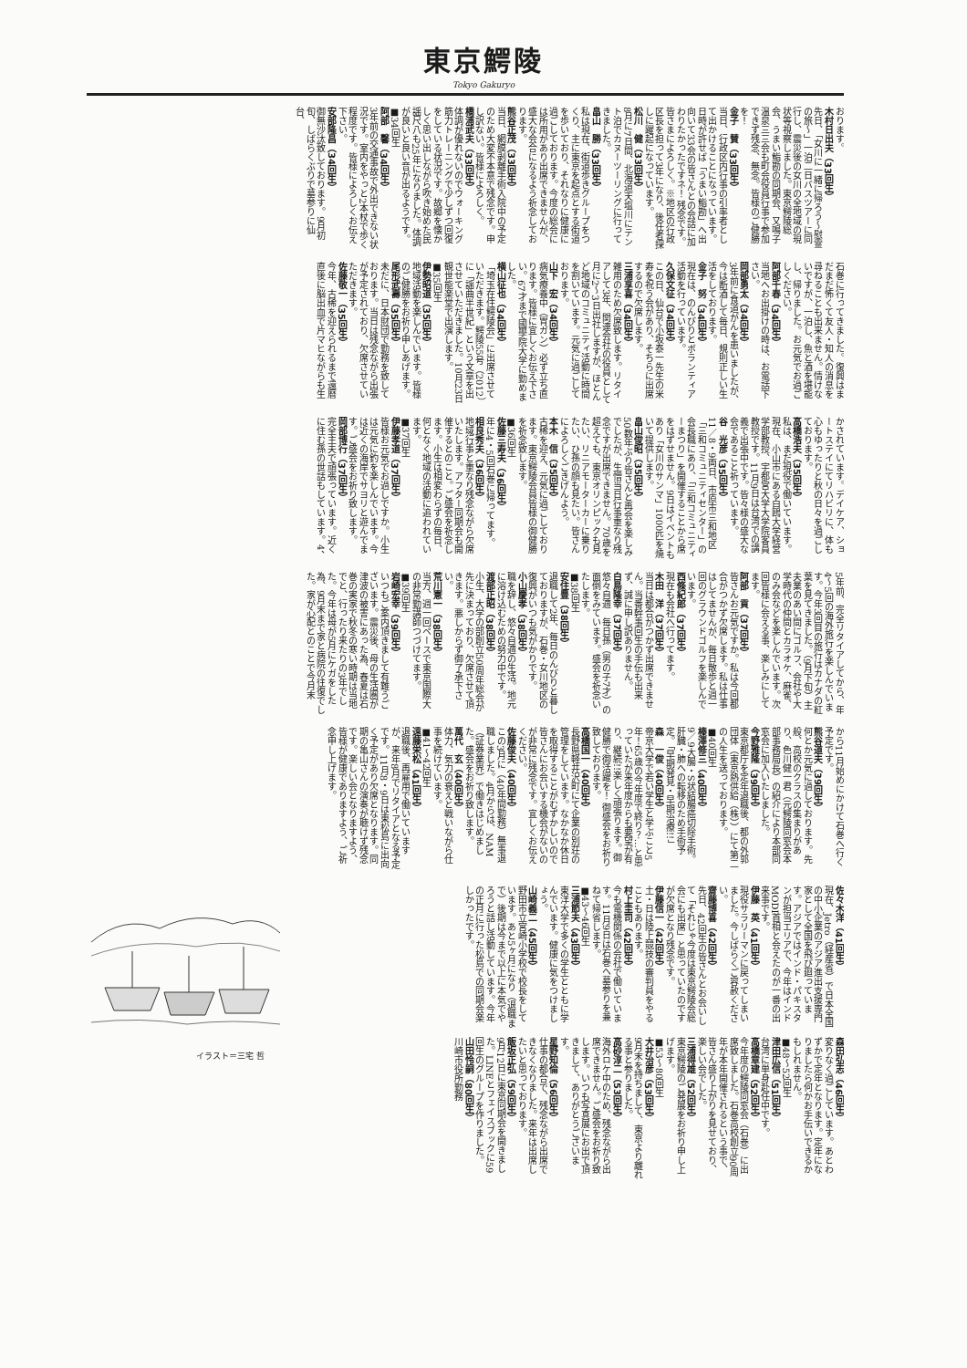東京鰐陵
Tokyo Gakuryo
おります。
木村日出夫（33回生）
先日、「女川に一緒に帰ろう～慰霊の旅～」一泊二日バスツアーに同行し、震災後の女川の全地域の現状等視察しました。東京鰐陵総会、うまい鮨勘の同期会、又鳴子温泉三三会も町会役員行事で参加できず残念、無念。皆様のご健勝を！
金子　賛（33回生）
当日、行政区内行事の引率者として出かけることになっています。日時が許せば「うまい鮨勘」へ出向いて33会の皆さんとの会話に加わりたかったですネ！ 残念です。皆さまによろしく。※地区の行政区長を担って3年になり、後任者探しに躍起になっています。
松川　健（33回生）
8月に7日間、北海道天塩川にテント泊でカヌーツーリングに行ってきました。
畠山　勝（33回生）
私は現在、街道歩きグループをつくり、主に東京を起点とする街道を歩いており、それなりに健康に過ごしております。今度の総会には所用があり出席できませんが、盛大な会合になるよう祈念しております。
熊谷正茂（33回生）
当日、網膜剥離手術入院中の予定のため大変不本意で残念です。申し訳ない。皆様によろしく。
橋浦武夫（33回生）
体調が優れないのでウォーキング筋力トレーニングで少しずつ回復をしている状況です。故郷を懐かしく思い出しながら吹き始めた民謡尺八も25年になりました。体調が良いと良い音が出るようです。
■34回生
阿部　馨（34回生）
3年前の交通事故で外出できない状況です。室内をやっと2本杖で歩く程度です。皆様によろしくお伝え下さい。
安部隆昌（34回生）
御無沙汰致しております。9月初旬、しばらくぶりで墓参りに仙台、
石巻に行ってきました。復興はまだまだ怖くて友人・知人の消息を尋ねることも出来ません。情けないですが、一泊し、魚と酒を堪能し、帰りました。お元気でお過ごしください。
阿部千春（34回生）
当地へお出掛けの時は、お電話下さい。
岡部勇太（34回生）
3年前に食道がんを患いましたが、今は断酒して毎日、規則正しい生活をしております。
金子　努（34回生）
現在は、のんびりとボランティア活動を行っています。
久保文征（34回生）
この日、仙台で小坂泰一先生の米寿を祝う会があり、そちらに出席するので欠席します。
三浦享喜（34回生）
雑用のため欠席致します。リタイアして3年、関連会社の役員として月に2～3日出社しますが、ほとんど地域のコミュニティ活動に時間を割いています。元気に過ごしております。
山下　宏（34回生）
病気療養中（胃ガン）必ず立ち直ります。皆様に宜しくお伝え下さい。67才まで國學院大学に勤めました。
横山征也（34回生）
「埼玉在住鰐陵会」に出席させていただきます。鰐陵55号（2012）に「謡曲半世紀」という文章を出させていただきました。10月23日観世能楽堂で出演します。
■35回生
伊勢昭道（35回生）
地域活動を楽しんでいます。皆様のご健勝をお祈り申しあげます。
尾形武壽（35回生）
未だに、日本財団で勤務を致しております。当日は残念ながら出張が予定されており、欠席させていただきます。
佐藤敬一（35回生）
今年、古稀を迎えられるまで還暦直後に脳出血で片マヒながらも生
かされています。デイケア、ショートステイにてリハビリに、体も心もゆったりと秋の日々を過ごしております。
高橋浩夫（35回生）
私は、まだ現役で働いています。現在、小山市にある白鴎大学経営学部教授、宇都宮大学大学院客員教授です。11月9日は台湾での講義で出張中です。皆々様の盛大な会であること祈っています。
谷　光彦（35回生）
11／8・9両日、市原市三和地区「三和コミュニティセンター」の会長職にあり、「三和コミュニティーまつり」を開催することから席をはずせません。9日はイベントもあり「女川のサンマ」1000匹を焼いて提供します。
畠山俊昭（35回生）
50数年ぶり皆さんと再会を楽しみでしたが、生憎当日行事重なり残念ですが出席できません。70歳を超えても、東京オリンピックも見たい、リニアモーターカーに乗りたい、ひ孫の顔も見たい。皆さんによろしくごきげんよう。
本木　信（35回生）
古稀を迎え、元気に過ごしております。東京鰐陵会員皆様の御健勝を祈念致します。
■36回生
佐藤三寿夫（36回生）
年に4・5回石巻に帰ってます。
相良秀夫（36回生）
地域行事と重なり残念ながら欠席いたします。アフター同期会も開催するとのこと。ご盛会を祈念します。小生は相変わらずの毎日、何となく地域の活動に追われています。
■37回生
伊藤孝道（37回生）
皆様お元気でお過しですか。小生は元気に釣を楽しんでいます。今は近くの海岸でサヨリと遊んでます。ご盛会をお祈り致します。
岡部博行（37回生）
完全主夫で頑張っています。近くに住む孫の世話もしています。4、
5年前、完全リタイアしてから、年4～5回の海外旅行を楽しんでいます。今年3回目の旅行はカナダの紅葉を見てきました。（9月下旬）主夫業のあい間にゴルフ、会社や大学時代の仲間とカラオケ、麻雀、のみ会などを楽しんでいます。次回皆様に会える事、楽しみにしてます。
阿部　貢（37回生）
皆さんお元気ですか。私は今回都合がつかず欠席します。私は仕事はしてませんが、毎日散歩と週一回のグラウンドゴルフを楽しんでいます。
西條紀郎（37回生）
現在も会社へ行ってます。
木田　洋（37回生）
当日は都合がつかず出席できません。当番幹事回生の手伝も出来ず、誠に申し訳ありません。
白鳥隆幸（37回生）
悠々自適　毎日孫（男の子7才）の面倒をみています。盛会を祈念いたします。
■38回生
安住豊（38回生）
退職して2年、毎日のんびりと暮しておりますが、石巻・女川地区の復興がいつも気がかりです。
小山慶孝（38回生）
職を辞し、悠々自適の生活。地元に溶け込むための努力中です。
渡部正昭（38回生）
小生、大学の部創立50周年総会が先に決まっており、欠席させて頂きます。悪しからず御了承下さい。
荒川憲一（38回生）
当方、週一回ペースで東京国際大の非常勤講師つづけてます。
■39回生
岩崎宏幸（39回生）
いつもご案内頂きまして有難うございます。震災後、母の生活圏が津波の被害にあった為、春夏は石巻の実家で秋冬の寒い時期は当地でと、行ったり来たりの3年でした。今年は母が5月にケガをした為、9月末まで家と病院の往復でした。家が心配とのことで今月末
から11月始めにかけて石巻へ行く予定です。
熊谷道夫（39回生）
何とか元気に過しております。先般、高校のクラスの集まりがあり、色川健一君（元鰐陵同窓会本部事務局長）の紹介により本部同窓会に加入いたしました。
今野雅隆（39回生）
東京都庁を定年退職後、都の外郭団体（東京熱供給（株））にて第二の人生を送っております。
■40回生
榛澤修三（40回生）
9／9大腸・S状結腸癌切除手術。肝臓・肺への転移のため手術予定。「早期発見・早期治療!!」
森　一俊（40回生）
帝京大学で若い学生と学ぶこと5年！65歳の今年度で終り？…と思っていたが来年度からも要望が有り、継続!!楽しく頑張ります。御健勝で御活躍を！ 御盛会をお祈り致しております。
高橋国一（40回生）
長野県軽井沢町にて企業の別荘の管理をしています。なかなか休日を取得することがむずかしいので皆さんにお会いする機会がないのが非常に残念です。宜しくお伝えください。
佐藤俊夫（40回生）
この3月に（40年間勤務）無事退職しました。4月からは、NAM（証券業界）で働きはじめました。盛会をお祈り致します。
萬代　玄（40回生）
体力、気力の衰えと戦いながら仕事を続けています。
■41～42回生
遠藤栄松（41回生）
退職後、再雇用で働いていますが、来年8月でリタイアとなる予定です。11月8・9日は東松島に出向く予定があり欠席となります。同期の亀山さんの演奏が聴けず残念です。楽しい会となりますよう、皆様が健康でありますよう、ご祈念申し上げます。
佐々木洋（41回生）
現在、Jetro（経産省）で日本全国の中小企業のアジア進出支援専門家として全国を飛び廻っています。アジアではインド・パキスタンが担当エリアで、今年はインドMODI首相と会えたのが一番の出来事です。
伊藤　英（41回生）
現役サラリーマンに戻ってしまいました。今しばらくご容赦ください。
齋藤博喜（42回生）
先日、42回生の皆さんとお会いして「それじゃ今度は東京鰐陵会総会にも出席」と思っていたのですが欠席となり残念です。
伊藤信一（42回生）
土・日は陸上競技の審判員をやることもあります。
村上圭司（42回生）
今も電機関係の会社で働いています。11月9日は石巻へ墓参りを兼ねて帰省します。
■43～46回生
三浦節夫（43回生）
東洋大学で多くの学生とともに学んでいます。健康に気をつけましょう。
山崎義二（45回生）
野田市立宮崎小学校で校長をしています。あと5ヶ月になり（退職まで）後期は今まで以上に本気でやろうと話し活動しています。今年の正月に行った松島での同期会楽しかったです。
森田弘志（46回生）
変りなく過ごしています。あとわずかで定年となります。定年になりましたら何かお手伝いできるかもしれません。
■48～52回生
津田広信（51回生）
台湾に単身赴任中です。
高橋章建（52回生）
今年度の鰐陵同窓会（石巻）に出席致しました。石巻高校創立90周年が本年開催されるという事で、皆さん盛り上がりを見せており、楽しい会でした。
三浦得雄（52回生）
東京鰐陵のご発展をお祈り申し上げます。
■53～80回生
大井治彦（53回生）
9月末を持ちまして、東京より離れる事と参りました。
高砂淳二（53回生）
海外ロケ中のため、残念ながら出席できません。ご盛会をお祈り致します。いつも写真展にお出で頂きまして、ありがとうございます。
星野知倫（56回生）
仕事の都合で、残念ながら出席できなくなりました。来年は出席したいと思っております。
飯坂正弘（59回生）
9月12日に東京同期会を開きました。LINEとフェイスブックに59回生のグループを作りました。
山田怜嗣（80回生）
川崎市役所勤務
イラスト＝三宅 哲